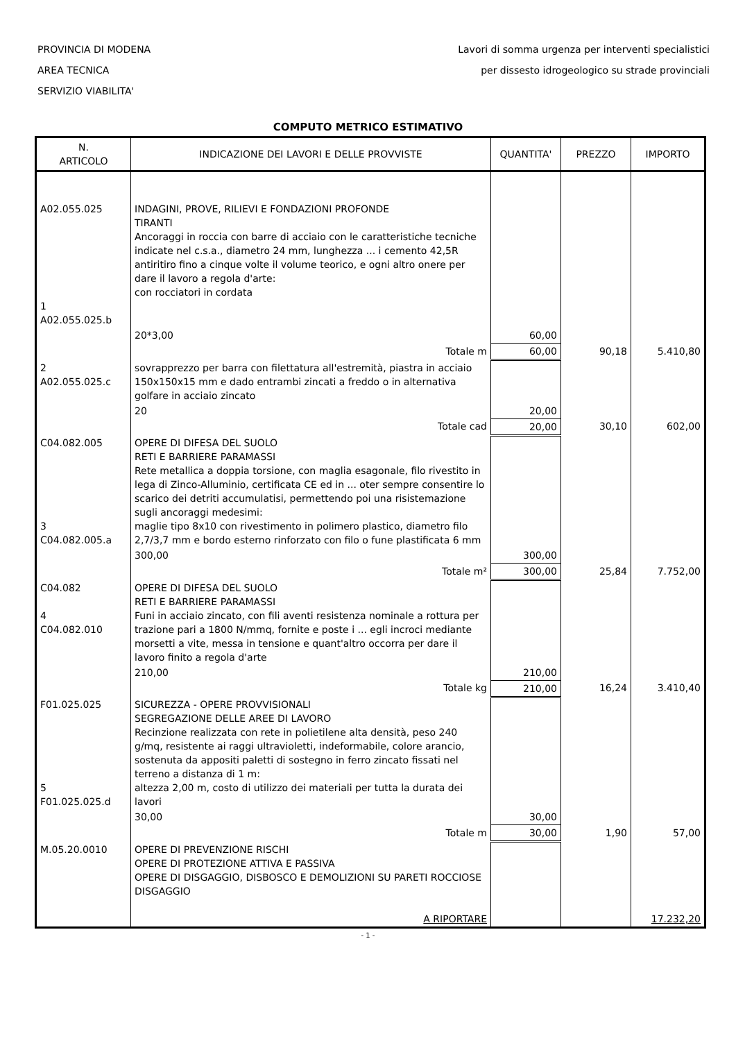PROVINCIA DI MODENA
AREA TECNICA
SERVIZIO VIABILITA'
Lavori di somma urgenza per interventi specialistici
per dissesto idrogeologico su strade provinciali
COMPUTO METRICO ESTIMATIVO
| N. ARTICOLO | INDICAZIONE DEI LAVORI E DELLE PROVVISTE | QUANTITA' | PREZZO | IMPORTO |
| --- | --- | --- | --- | --- |
| A02.055.025 1 A02.055.025.b | INDAGINI, PROVE, RILIEVI E FONDAZIONI PROFONDE TIRANTI Ancoraggi in roccia con barre di acciaio con le caratteristiche tecniche indicate nel c.s.a., diametro 24 mm, lunghezza ... i cemento 42,5R antiritiro fino a cinque volte il volume teorico, e ogni altro onere per dare il lavoro a regola d'arte: con rocciatori in cordata | | | |
| | 20*3,00 | 60,00 | | |
| | Totale m | 60,00 | 90,18 | 5.410,80 |
| 2 A02.055.025.c | sovrapprezzo per barra con filettatura all'estremità, piastra in acciaio 150x150x15 mm e dado entrambi zincati a freddo o in alternativa golfare in acciaio zincato | | | |
| | 20 | 20,00 | | |
| | Totale cad | 20,00 | 30,10 | 602,00 |
| C04.082.005 3 C04.082.005.a | OPERE DI DIFESA DEL SUOLO RETI E BARRIERE PARAMASSI Rete metallica a doppia torsione, con maglia esagonale, filo rivestito in lega di Zinco-Alluminio, certificata CE ed in ... oter sempre consentire lo scarico dei detriti accumulatisi, permettendo poi una risistemazione sugli ancoraggi medesimi: maglie tipo 8x10 con rivestimento in polimero plastico, diametro filo 2,7/3,7 mm e bordo esterno rinforzato con filo o fune plastificata 6 mm | | | |
| | 300,00 | 300,00 | | |
| | Totale m² | 300,00 | 25,84 | 7.752,00 |
| C04.082 4 C04.082.010 | OPERE DI DIFESA DEL SUOLO RETI E BARRIERE PARAMASSI Funi in acciaio zincato, con fili aventi resistenza nominale a rottura per trazione pari a 1800 N/mmq, fornite e poste i ... egli incroci mediante morsetti a vite, messa in tensione e quant'altro occorra per dare il lavoro finito a regola d'arte | | | |
| | 210,00 | 210,00 | | |
| | Totale kg | 210,00 | 16,24 | 3.410,40 |
| F01.025.025 5 F01.025.025.d | SICUREZZA - OPERE PROVVISIONALI SEGREGAZIONE DELLE AREE DI LAVORO Recinzione realizzata con rete in polietilene alta densità, peso 240 g/mq, resistente ai raggi ultravioletti, indeformabile, colore arancio, sostenuta da appositi paletti di sostegno in ferro zincato fissati nel terreno a distanza di 1 m: altezza 2,00 m, costo di utilizzo dei materiali per tutta la durata dei lavori | | | |
| | 30,00 | 30,00 | | |
| | Totale m | 30,00 | 1,90 | 57,00 |
| M.05.20.0010 | OPERE DI PREVENZIONE RISCHI OPERE DI PROTEZIONE ATTIVA E PASSIVA OPERE DI DISGAGGIO, DISBOSCO E DEMOLIZIONI SU PARETI ROCCIOSE DISGAGGIO | | | |
| | A RIPORTARE | | | 17.232,20 |
- 1 -